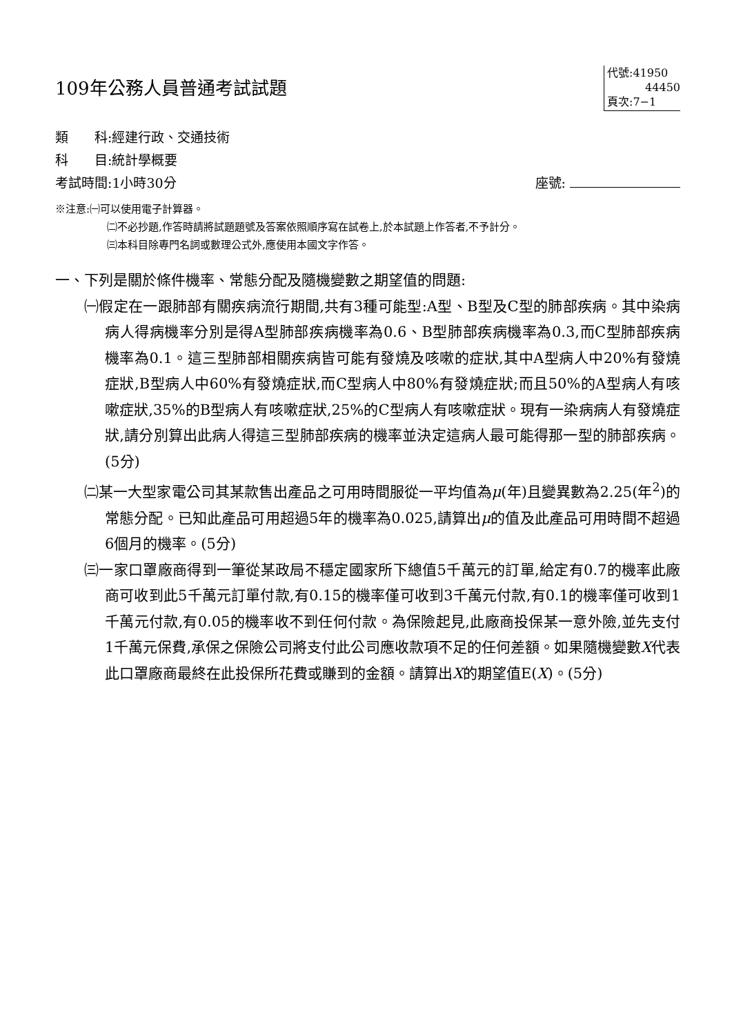109年公務人員普通考試試題
代號:41950
44450
頁次:7−1
類　　科:經建行政、交通技術
科　　目:統計學概要
考試時間:1小時30分 座號:
※注意:㈠可以使用電子計算器。
㈡不必抄題,作答時請將試題題號及答案依照順序寫在試卷上,於本試題上作答者,不予計分。
㈢本科目除專門名詞或數理公式外,應使用本國文字作答。
一、下列是關於條件機率、常態分配及隨機變數之期望值的問題:
㈠假定在一跟肺部有關疾病流行期間,共有3種可能型:A型、B型及C型的肺部疾病。其中染病病人得病機率分別是得A型肺部疾病機率為0.6、B型肺部疾病機率為0.3,而C型肺部疾病機率為0.1。這三型肺部相關疾病皆可能有發燒及咳嗽的症狀,其中A型病人中20%有發燒症狀,B型病人中60%有發燒症狀,而C型病人中80%有發燒症狀;而且50%的A型病人有咳嗽症狀,35%的B型病人有咳嗽症狀,25%的C型病人有咳嗽症狀。現有一染病病人有發燒症狀,請分別算出此病人得這三型肺部疾病的機率並決定這病人最可能得那一型的肺部疾病。(5分)
㈡某一大型家電公司其某款售出產品之可用時間服從一平均值為μ(年)且變異數為2.25(年<sup>2</sup>)的常態分配。已知此產品可用超過5年的機率為0.025,請算出μ的值及此產品可用時間不超過6個月的機率。(5分)
㈢一家口罩廠商得到一筆從某政局不穩定國家所下總值5千萬元的訂單,給定有0.7的機率此廠商可收到此5千萬元訂單付款,有0.15的機率僅可收到3千萬元付款,有0.1的機率僅可收到1千萬元付款,有0.05的機率收不到任何付款。為保險起見,此廠商投保某一意外險,並先支付1千萬元保費,承保之保險公司將支付此公司應收款項不足的任何差額。如果隨機變數X代表此口罩廠商最終在此投保所花費或賺到的金額。請算出X的期望值E(X)。(5分)